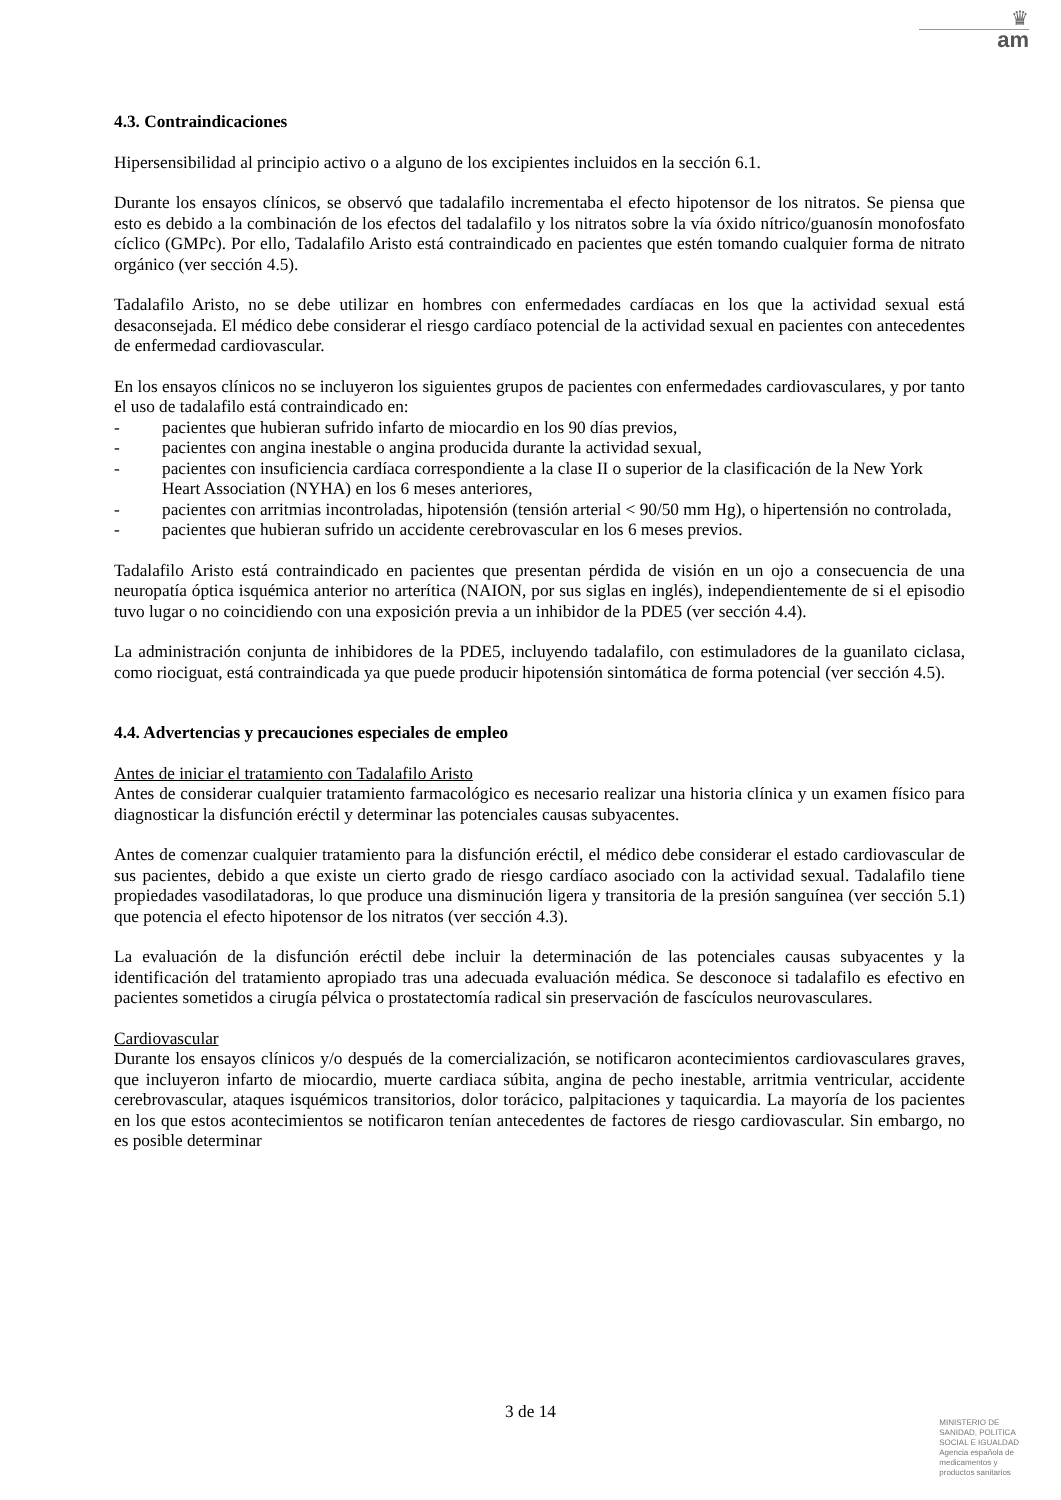♛
am
4.3. Contraindicaciones
Hipersensibilidad al principio activo o a alguno de los excipientes incluidos en la sección 6.1.
Durante los ensayos clínicos, se observó que tadalafilo incrementaba el efecto hipotensor de los nitratos. Se piensa que esto es debido a la combinación de los efectos del tadalafilo y los nitratos sobre la vía óxido nítrico/guanosín monofosfato cíclico (GMPc). Por ello, Tadalafilo Aristo está contraindicado en pacientes que estén tomando cualquier forma de nitrato orgánico (ver sección 4.5).
Tadalafilo Aristo, no se debe utilizar en hombres con enfermedades cardíacas en los que la actividad sexual está desaconsejada. El médico debe considerar el riesgo cardíaco potencial de la actividad sexual en pacientes con antecedentes de enfermedad cardiovascular.
En los ensayos clínicos no se incluyeron los siguientes grupos de pacientes con enfermedades cardiovasculares, y por tanto el uso de tadalafilo está contraindicado en:
- pacientes que hubieran sufrido infarto de miocardio en los 90 días previos,
- pacientes con angina inestable o angina producida durante la actividad sexual,
- pacientes con insuficiencia cardíaca correspondiente a la clase II o superior de la clasificación de la New York Heart Association (NYHA) en los 6 meses anteriores,
- pacientes con arritmias incontroladas, hipotensión (tensión arterial < 90/50 mm Hg), o hipertensión no controlada,
- pacientes que hubieran sufrido un accidente cerebrovascular en los 6 meses previos.
Tadalafilo Aristo está contraindicado en pacientes que presentan pérdida de visión en un ojo a consecuencia de una neuropatía óptica isquémica anterior no arterítica (NAION, por sus siglas en inglés), independientemente de si el episodio tuvo lugar o no coincidiendo con una exposición previa a un inhibidor de la PDE5 (ver sección 4.4).
La administración conjunta de inhibidores de la PDE5, incluyendo tadalafilo, con estimuladores de la guanilato ciclasa, como riociguat, está contraindicada ya que puede producir hipotensión sintomática de forma potencial (ver sección 4.5).
4.4. Advertencias y precauciones especiales de empleo
Antes de iniciar el tratamiento con Tadalafilo Aristo
Antes de considerar cualquier tratamiento farmacológico es necesario realizar una historia clínica y un examen físico para diagnosticar la disfunción eréctil y determinar las potenciales causas subyacentes.
Antes de comenzar cualquier tratamiento para la disfunción eréctil, el médico debe considerar el estado cardiovascular de sus pacientes, debido a que existe un cierto grado de riesgo cardíaco asociado con la actividad sexual. Tadalafilo tiene propiedades vasodilatadoras, lo que produce una disminución ligera y transitoria de la presión sanguínea (ver sección 5.1) que potencia el efecto hipotensor de los nitratos (ver sección 4.3).
La evaluación de la disfunción eréctil debe incluir la determinación de las potenciales causas subyacentes y la identificación del tratamiento apropiado tras una adecuada evaluación médica. Se desconoce si tadalafilo es efectivo en pacientes sometidos a cirugía pélvica o prostatectomía radical sin preservación de fascículos neurovasculares.
Cardiovascular
Durante los ensayos clínicos y/o después de la comercialización, se notificaron acontecimientos cardiovasculares graves, que incluyeron infarto de miocardio, muerte cardiaca súbita, angina de pecho inestable, arritmia ventricular, accidente cerebrovascular, ataques isquémicos transitorios, dolor torácico, palpitaciones y taquicardia. La mayoría de los pacientes en los que estos acontecimientos se notificaron tenían antecedentes de factores de riesgo cardiovascular. Sin embargo, no es posible determinar
3 de 14
MINISTERIO DE
SANIDAD, POLITICA
SOCIAL E IGUALDAD
Agencia española de
medicamentos y
productos sanitarios